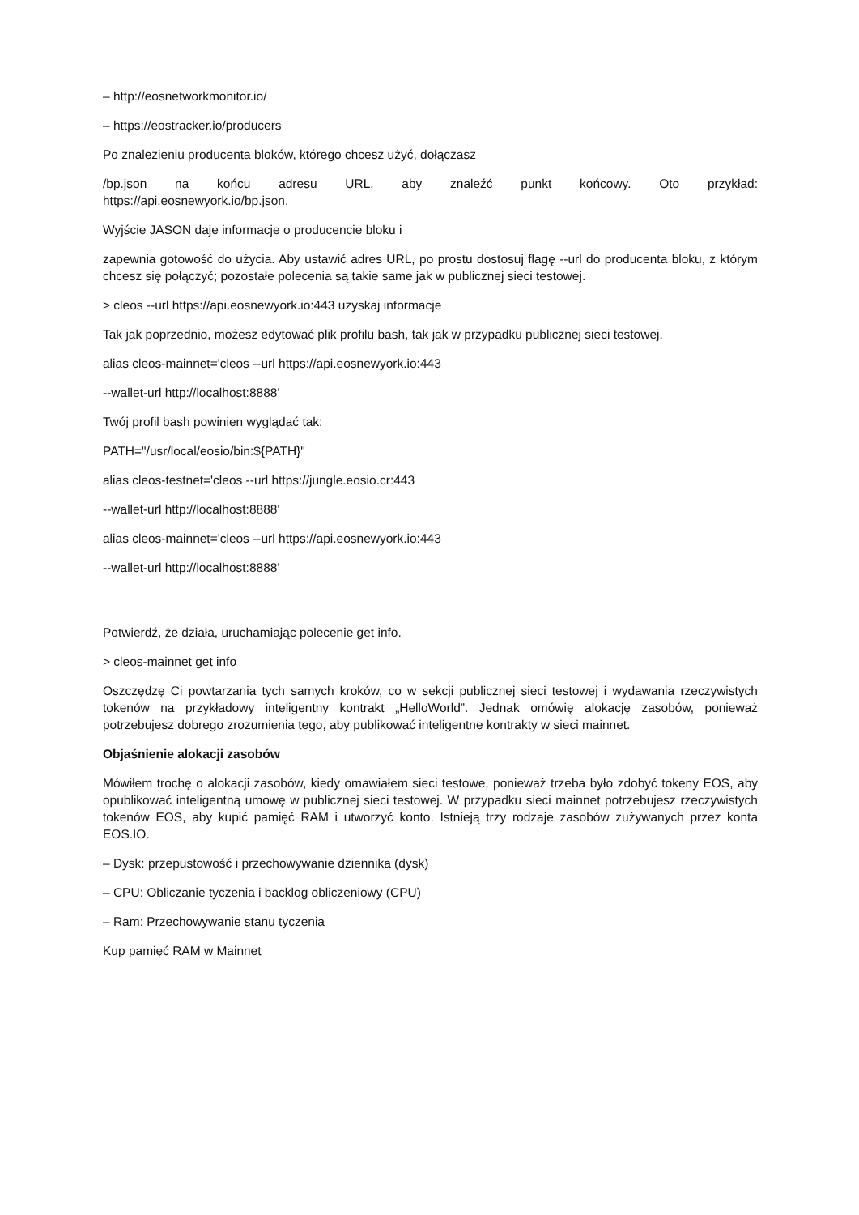– http://eosnetworkmonitor.io/
– https://eostracker.io/producers
Po znalezieniu producenta bloków, którego chcesz użyć, dołączasz
/bp.json na końcu adresu URL, aby znaleźć punkt końcowy. Oto przykład:
https://api.eosnewyork.io/bp.json.
Wyjście JASON daje informacje o producencie bloku i
zapewnia gotowość do użycia. Aby ustawić adres URL, po prostu dostosuj flagę --url do producenta bloku, z którym chcesz się połączyć; pozostałe polecenia są takie same jak w publicznej sieci testowej.
> cleos --url https://api.eosnewyork.io:443 uzyskaj informacje
Tak jak poprzednio, możesz edytować plik profilu bash, tak jak w przypadku publicznej sieci testowej.
alias cleos-mainnet='cleos --url https://api.eosnewyork.io:443
--wallet-url http://localhost:8888'
Twój profil bash powinien wyglądać tak:
PATH="/usr/local/eosio/bin:${PATH}"
alias cleos-testnet='cleos --url https://jungle.eosio.cr:443
--wallet-url http://localhost:8888'
alias cleos-mainnet='cleos --url https://api.eosnewyork.io:443
--wallet-url http://localhost:8888'
Potwierdź, że działa, uruchamiając polecenie get info.
> cleos-mainnet get info
Oszczędzę Ci powtarzania tych samych kroków, co w sekcji publicznej sieci testowej i wydawania rzeczywistych tokenów na przykładowy inteligentny kontrakt „HelloWorld”. Jednak omówię alokację zasobów, ponieważ potrzebujesz dobrego zrozumienia tego, aby publikować inteligentne kontrakty w sieci mainnet.
Objaśnienie alokacji zasobów
Mówiłem trochę o alokacji zasobów, kiedy omawiałem sieci testowe, ponieważ trzeba było zdobyć tokeny EOS, aby opublikować inteligentną umowę w publicznej sieci testowej. W przypadku sieci mainnet potrzebujesz rzeczywistych tokenów EOS, aby kupić pamięć RAM i utworzyć konto. Istnieją trzy rodzaje zasobów zużywanych przez konta EOS.IO.
– Dysk: przepustowość i przechowywanie dziennika (dysk)
– CPU: Obliczanie tyczenia i backlog obliczeniowy (CPU)
– Ram: Przechowywanie stanu tyczenia
Kup pamięć RAM w Mainnet